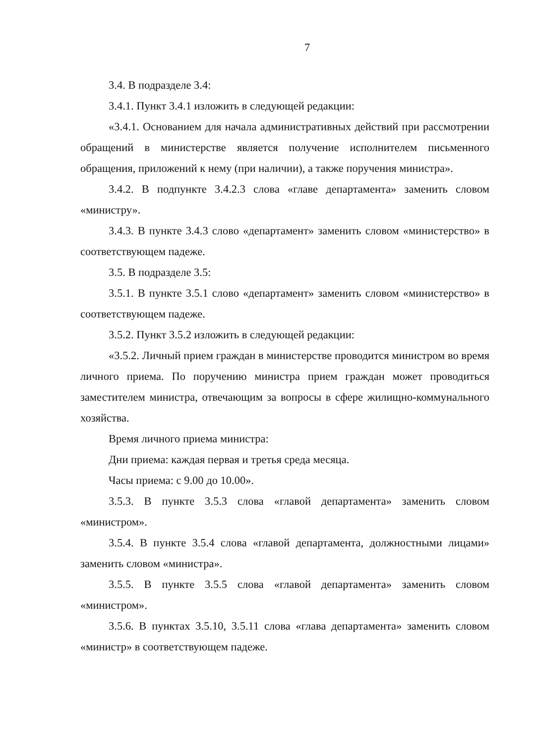7
3.4. В подразделе 3.4:
3.4.1. Пункт 3.4.1 изложить в следующей редакции:
«3.4.1. Основанием для начала административных действий при рассмотрении обращений в министерстве является получение исполнителем письменного обращения, приложений к нему (при наличии), а также поручения министра».
3.4.2. В подпункте 3.4.2.3 слова «главе департамента» заменить словом «министру».
3.4.3. В пункте 3.4.3 слово «департамент» заменить словом «министерство» в соответствующем падеже.
3.5. В подразделе 3.5:
3.5.1. В пункте 3.5.1 слово «департамент» заменить словом «министерство» в соответствующем падеже.
3.5.2. Пункт 3.5.2 изложить в следующей редакции:
«3.5.2. Личный прием граждан в министерстве проводится министром во время личного приема. По поручению министра прием граждан может проводиться заместителем министра, отвечающим за вопросы в сфере жилищно-коммунального хозяйства.
Время личного приема министра:
Дни приема: каждая первая и третья среда месяца.
Часы приема: с 9.00 до 10.00».
3.5.3. В пункте 3.5.3 слова «главой департамента» заменить словом «министром».
3.5.4. В пункте 3.5.4 слова «главой департамента, должностными лицами» заменить словом «министра».
3.5.5. В пункте 3.5.5 слова «главой департамента» заменить словом «министром».
3.5.6. В пунктах 3.5.10, 3.5.11 слова «глава департамента» заменить словом «министр» в соответствующем падеже.